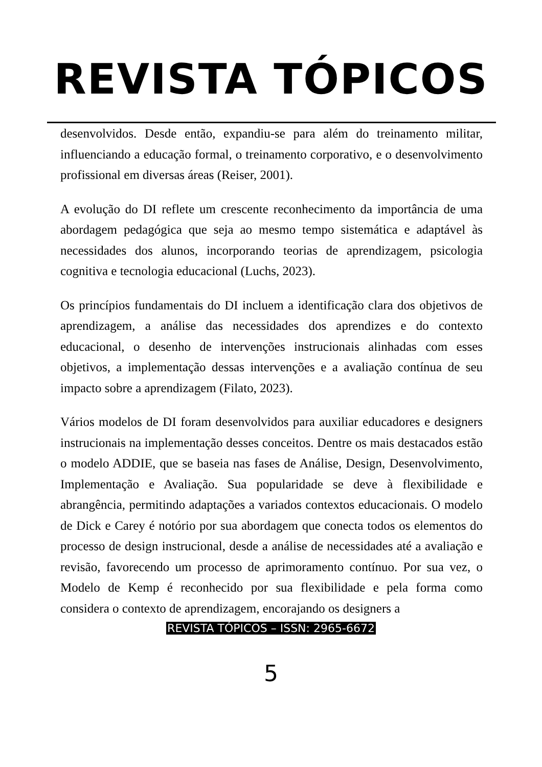REVISTA TÓPICOS
desenvolvidos. Desde então, expandiu-se para além do treinamento militar, influenciando a educação formal, o treinamento corporativo, e o desenvolvimento profissional em diversas áreas (Reiser, 2001).
A evolução do DI reflete um crescente reconhecimento da importância de uma abordagem pedagógica que seja ao mesmo tempo sistemática e adaptável às necessidades dos alunos, incorporando teorias de aprendizagem, psicologia cognitiva e tecnologia educacional (Luchs, 2023).
Os princípios fundamentais do DI incluem a identificação clara dos objetivos de aprendizagem, a análise das necessidades dos aprendizes e do contexto educacional, o desenho de intervenções instrucionais alinhadas com esses objetivos, a implementação dessas intervenções e a avaliação contínua de seu impacto sobre a aprendizagem (Filato, 2023).
Vários modelos de DI foram desenvolvidos para auxiliar educadores e designers instrucionais na implementação desses conceitos. Dentre os mais destacados estão o modelo ADDIE, que se baseia nas fases de Análise, Design, Desenvolvimento, Implementação e Avaliação. Sua popularidade se deve à flexibilidade e abrangência, permitindo adaptações a variados contextos educacionais. O modelo de Dick e Carey é notório por sua abordagem que conecta todos os elementos do processo de design instrucional, desde a análise de necessidades até a avaliação e revisão, favorecendo um processo de aprimoramento contínuo. Por sua vez, o Modelo de Kemp é reconhecido por sua flexibilidade e pela forma como considera o contexto de aprendizagem, encorajando os designers a
REVISTA TÓPICOS – ISSN: 2965-6672
5